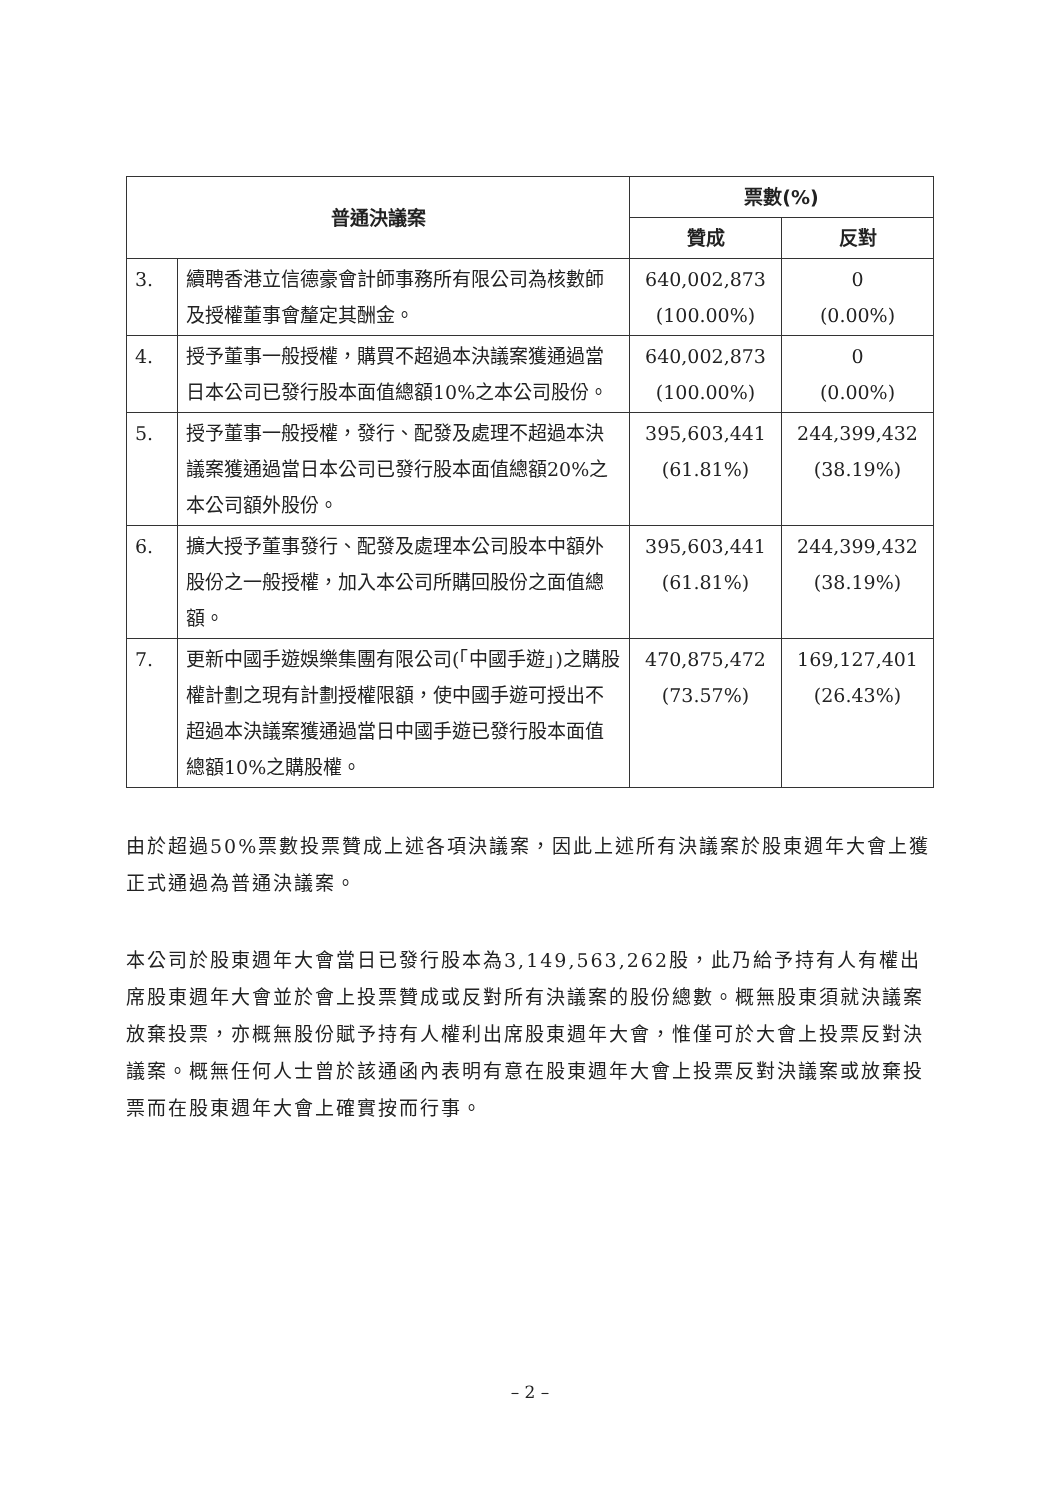| 普通決議案 | | 票數(%) | |
| --- | --- | --- | --- |
| | | 贊成 | 反對 |
| 3. | 續聘香港立信德豪會計師事務所有限公司為核數師及授權董事會釐定其酬金。 | 640,002,873 (100.00%) | 0 (0.00%) |
| 4. | 授予董事一般授權，購買不超過本決議案獲通過當日本公司已發行股本面值總額10%之本公司股份。 | 640,002,873 (100.00%) | 0 (0.00%) |
| 5. | 授予董事一般授權，發行、配發及處理不超過本決議案獲通過當日本公司已發行股本面值總額20%之本公司額外股份。 | 395,603,441 (61.81%) | 244,399,432 (38.19%) |
| 6. | 擴大授予董事發行、配發及處理本公司股本中額外股份之一般授權，加入本公司所購回股份之面值總額。 | 395,603,441 (61.81%) | 244,399,432 (38.19%) |
| 7. | 更新中國手遊娛樂集團有限公司(「中國手遊」)之購股權計劃之現有計劃授權限額，使中國手遊可授出不超過本決議案獲通過當日中國手遊已發行股本面值總額10%之購股權。 | 470,875,472 (73.57%) | 169,127,401 (26.43%) |
由於超過50%票數投票贊成上述各項決議案，因此上述所有決議案於股東週年大會上獲正式通過為普通決議案。
本公司於股東週年大會當日已發行股本為3,149,563,262股，此乃給予持有人有權出席股東週年大會並於會上投票贊成或反對所有決議案的股份總數。概無股東須就決議案放棄投票，亦概無股份賦予持有人權利出席股東週年大會，惟僅可於大會上投票反對決議案。概無任何人士曾於該通函內表明有意在股東週年大會上投票反對決議案或放棄投票而在股東週年大會上確實按而行事。
– 2 –